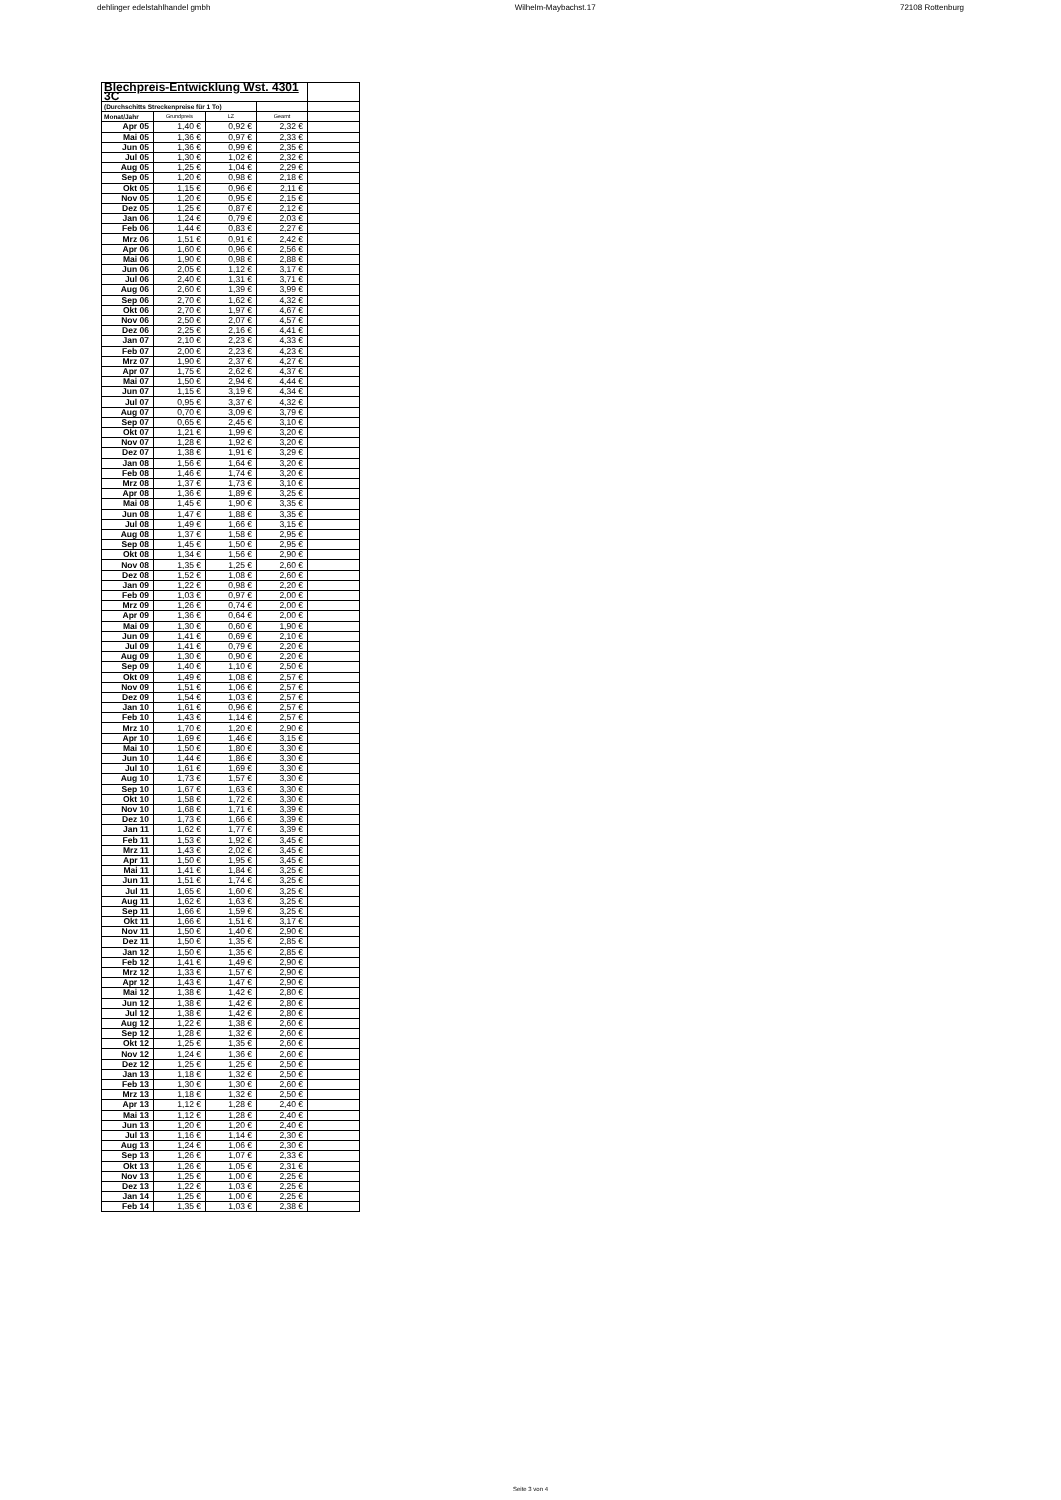dehlinger edelstahlhandel gmbh Wilhelm-Maybachst.17 72108 Rottenburg
| Blechpreis-Entwicklung Wst. 4301 3C | | | | |
| --- | --- | --- | --- | --- |
| (Durchschitts Streckenpreise für 1 To) | | | | |
| Monat/Jahr | Grundpreis | LZ | Geamt | |
| Apr 05 | 1,40 € | 0,92 € | 2,32 € | |
| Mai 05 | 1,36 € | 0,97 € | 2,33 € | |
| Jun 05 | 1,36 € | 0,99 € | 2,35 € | |
| Jul 05 | 1,30 € | 1,02 € | 2,32 € | |
| Aug 05 | 1,25 € | 1,04 € | 2,29 € | |
| Sep 05 | 1,20 € | 0,98 € | 2,18 € | |
| Okt 05 | 1,15 € | 0,96 € | 2,11 € | |
| Nov 05 | 1,20 € | 0,95 € | 2,15 € | |
| Dez 05 | 1,25 € | 0,87 € | 2,12 € | |
| Jan 06 | 1,24 € | 0,79 € | 2,03 € | |
| Feb 06 | 1,44 € | 0,83 € | 2,27 € | |
| Mrz 06 | 1,51 € | 0,91 € | 2,42 € | |
| Apr 06 | 1,60 € | 0,96 € | 2,56 € | |
| Mai 06 | 1,90 € | 0,98 € | 2,88 € | |
| Jun 06 | 2,05 € | 1,12 € | 3,17 € | |
| Jul 06 | 2,40 € | 1,31 € | 3,71 € | |
| Aug 06 | 2,60 € | 1,39 € | 3,99 € | |
| Sep 06 | 2,70 € | 1,62 € | 4,32 € | |
| Okt 06 | 2,70 € | 1,97 € | 4,67 € | |
| Nov 06 | 2,50 € | 2,07 € | 4,57 € | |
| Dez 06 | 2,25 € | 2,16 € | 4,41 € | |
| Jan 07 | 2,10 € | 2,23 € | 4,33 € | |
| Feb 07 | 2,00 € | 2,23 € | 4,23 € | |
| Mrz 07 | 1,90 € | 2,37 € | 4,27 € | |
| Apr 07 | 1,75 € | 2,62 € | 4,37 € | |
| Mai 07 | 1,50 € | 2,94 € | 4,44 € | |
| Jun 07 | 1,15 € | 3,19 € | 4,34 € | |
| Jul 07 | 0,95 € | 3,37 € | 4,32 € | |
| Aug 07 | 0,70 € | 3,09 € | 3,79 € | |
| Sep 07 | 0,65 € | 2,45 € | 3,10 € | |
| Okt 07 | 1,21 € | 1,99 € | 3,20 € | |
| Nov 07 | 1,28 € | 1,92 € | 3,20 € | |
| Dez 07 | 1,38 € | 1,91 € | 3,29 € | |
| Jan 08 | 1,56 € | 1,64 € | 3,20 € | |
| Feb 08 | 1,46 € | 1,74 € | 3,20 € | |
| Mrz 08 | 1,37 € | 1,73 € | 3,10 € | |
| Apr 08 | 1,36 € | 1,89 € | 3,25 € | |
| Mai 08 | 1,45 € | 1,90 € | 3,35 € | |
| Jun 08 | 1,47 € | 1,88 € | 3,35 € | |
| Jul 08 | 1,49 € | 1,66 € | 3,15 € | |
| Aug 08 | 1,37 € | 1,58 € | 2,95 € | |
| Sep 08 | 1,45 € | 1,50 € | 2,95 € | |
| Okt 08 | 1,34 € | 1,56 € | 2,90 € | |
| Nov 08 | 1,35 € | 1,25 € | 2,60 € | |
| Dez 08 | 1,52 € | 1,08 € | 2,60 € | |
| Jan 09 | 1,22 € | 0,98 € | 2,20 € | |
| Feb 09 | 1,03 € | 0,97 € | 2,00 € | |
| Mrz 09 | 1,26 € | 0,74 € | 2,00 € | |
| Apr 09 | 1,36 € | 0,64 € | 2,00 € | |
| Mai 09 | 1,30 € | 0,60 € | 1,90 € | |
| Jun 09 | 1,41 € | 0,69 € | 2,10 € | |
| Jul 09 | 1,41 € | 0,79 € | 2,20 € | |
| Aug 09 | 1,30 € | 0,90 € | 2,20 € | |
| Sep 09 | 1,40 € | 1,10 € | 2,50 € | |
| Okt 09 | 1,49 € | 1,08 € | 2,57 € | |
| Nov 09 | 1,51 € | 1,06 € | 2,57 € | |
| Dez 09 | 1,54 € | 1,03 € | 2,57 € | |
| Jan 10 | 1,61 € | 0,96 € | 2,57 € | |
| Feb 10 | 1,43 € | 1,14 € | 2,57 € | |
| Mrz 10 | 1,70 € | 1,20 € | 2,90 € | |
| Apr 10 | 1,69 € | 1,46 € | 3,15 € | |
| Mai 10 | 1,50 € | 1,80 € | 3,30 € | |
| Jun 10 | 1,44 € | 1,86 € | 3,30 € | |
| Jul 10 | 1,61 € | 1,69 € | 3,30 € | |
| Aug 10 | 1,73 € | 1,57 € | 3,30 € | |
| Sep 10 | 1,67 € | 1,63 € | 3,30 € | |
| Okt 10 | 1,58 € | 1,72 € | 3,30 € | |
| Nov 10 | 1,68 € | 1,71 € | 3,39 € | |
| Dez 10 | 1,73 € | 1,66 € | 3,39 € | |
| Jan 11 | 1,62 € | 1,77 € | 3,39 € | |
| Feb 11 | 1,53 € | 1,92 € | 3,45 € | |
| Mrz 11 | 1,43 € | 2,02 € | 3,45 € | |
| Apr 11 | 1,50 € | 1,95 € | 3,45 € | |
| Mai 11 | 1,41 € | 1,84 € | 3,25 € | |
| Jun 11 | 1,51 € | 1,74 € | 3,25 € | |
| Jul 11 | 1,65 € | 1,60 € | 3,25 € | |
| Aug 11 | 1,62 € | 1,63 € | 3,25 € | |
| Sep 11 | 1,66 € | 1,59 € | 3,25 € | |
| Okt 11 | 1,66 € | 1,51 € | 3,17 € | |
| Nov 11 | 1,50 € | 1,40 € | 2,90 € | |
| Dez 11 | 1,50 € | 1,35 € | 2,85 € | |
| Jan 12 | 1,50 € | 1,35 € | 2,85 € | |
| Feb 12 | 1,41 € | 1,49 € | 2,90 € | |
| Mrz 12 | 1,33 € | 1,57 € | 2,90 € | |
| Apr 12 | 1,43 € | 1,47 € | 2,90 € | |
| Mai 12 | 1,38 € | 1,42 € | 2,80 € | |
| Jun 12 | 1,38 € | 1,42 € | 2,80 € | |
| Jul 12 | 1,38 € | 1,42 € | 2,80 € | |
| Aug 12 | 1,22 € | 1,38 € | 2,60 € | |
| Sep 12 | 1,28 € | 1,32 € | 2,60 € | |
| Okt 12 | 1,25 € | 1,35 € | 2,60 € | |
| Nov 12 | 1,24 € | 1,36 € | 2,60 € | |
| Dez 12 | 1,25 € | 1,25 € | 2,50 € | |
| Jan 13 | 1,18 € | 1,32 € | 2,50 € | |
| Feb 13 | 1,30 € | 1,30 € | 2,60 € | |
| Mrz 13 | 1,18 € | 1,32 € | 2,50 € | |
| Apr 13 | 1,12 € | 1,28 € | 2,40 € | |
| Mai 13 | 1,12 € | 1,28 € | 2,40 € | |
| Jun 13 | 1,20 € | 1,20 € | 2,40 € | |
| Jul 13 | 1,16 € | 1,14 € | 2,30 € | |
| Aug 13 | 1,24 € | 1,06 € | 2,30 € | |
| Sep 13 | 1,26 € | 1,07 € | 2,33 € | |
| Okt 13 | 1,26 € | 1,05 € | 2,31 € | |
| Nov 13 | 1,25 € | 1,00 € | 2,25 € | |
| Dez 13 | 1,22 € | 1,03 € | 2,25 € | |
| Jan 14 | 1,25 € | 1,00 € | 2,25 € | |
| Feb 14 | 1,35 € | 1,03 € | 2,38 € | |
Seite 3 von 4